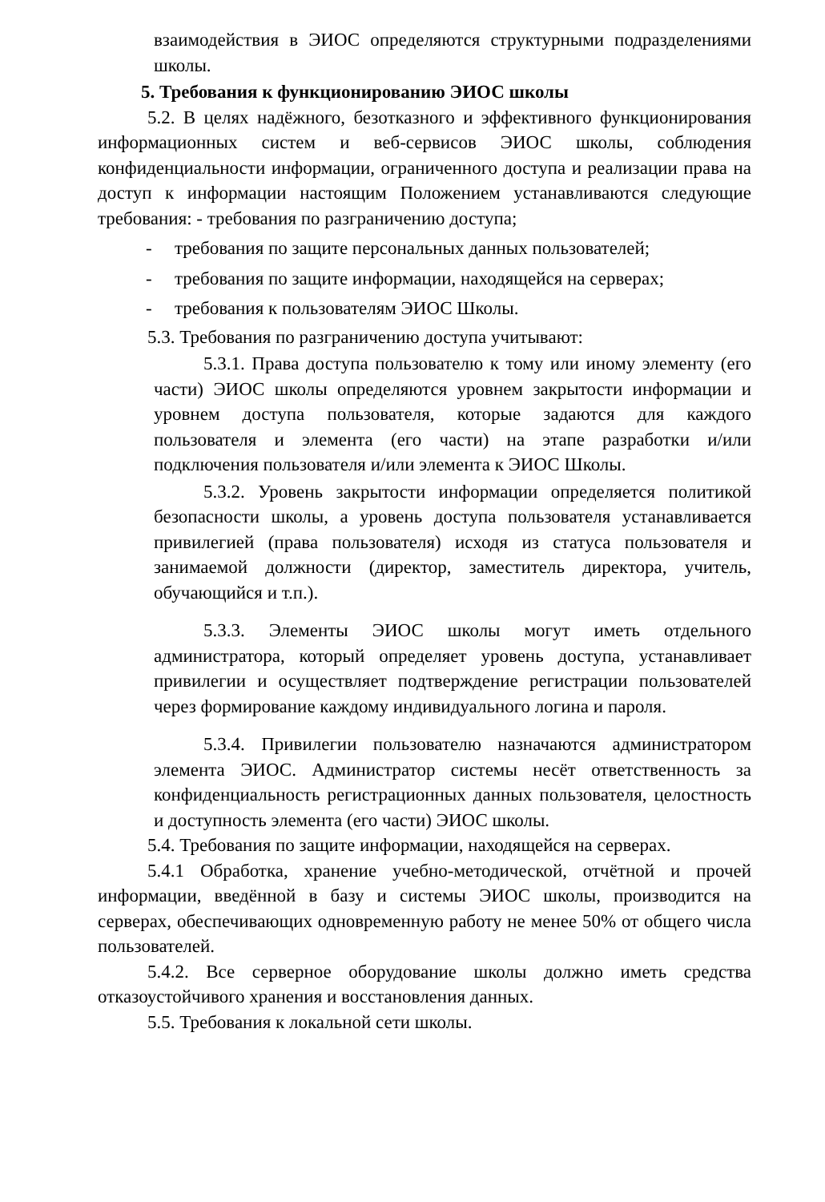взаимодействия в ЭИОС определяются структурными подразделениями школы.
5. Требования к функционированию ЭИОС школы
5.2. В целях надёжного, безотказного и эффективного функционирования информационных систем и веб-сервисов ЭИОС школы, соблюдения конфиденциальности информации, ограниченного доступа и реализации права на доступ к информации настоящим Положением устанавливаются следующие требования: - требования по разграничению доступа;
- требования по защите персональных данных пользователей;
- требования по защите информации, находящейся на серверах;
- требования к пользователям ЭИОС Школы.
5.3. Требования по разграничению доступа учитывают:
5.3.1. Права доступа пользователю к тому или иному элементу (его части) ЭИОС школы определяются уровнем закрытости информации и уровнем доступа пользователя, которые задаются для каждого пользователя и элемента (его части) на этапе разработки и/или подключения пользователя и/или элемента к ЭИОС Школы.
5.3.2. Уровень закрытости информации определяется политикой безопасности школы, а уровень доступа пользователя устанавливается привилегией (права пользователя) исходя из статуса пользователя и занимаемой должности (директор, заместитель директора, учитель, обучающийся и т.п.).
5.3.3. Элементы ЭИОС школы могут иметь отдельного администратора, который определяет уровень доступа, устанавливает привилегии и осуществляет подтверждение регистрации пользователей через формирование каждому индивидуального логина и пароля.
5.3.4. Привилегии пользователю назначаются администратором элемента ЭИОС. Администратор системы несёт ответственность за конфиденциальность регистрационных данных пользователя, целостность и доступность элемента (его части) ЭИОС школы.
5.4. Требования по защите информации, находящейся на серверах.
5.4.1 Обработка, хранение учебно-методической, отчётной и прочей информации, введённой в базу и системы ЭИОС школы, производится на серверах, обеспечивающих одновременную работу не менее 50% от общего числа пользователей.
5.4.2. Все серверное оборудование школы должно иметь средства отказоустойчивого хранения и восстановления данных.
5.5. Требования к локальной сети школы.